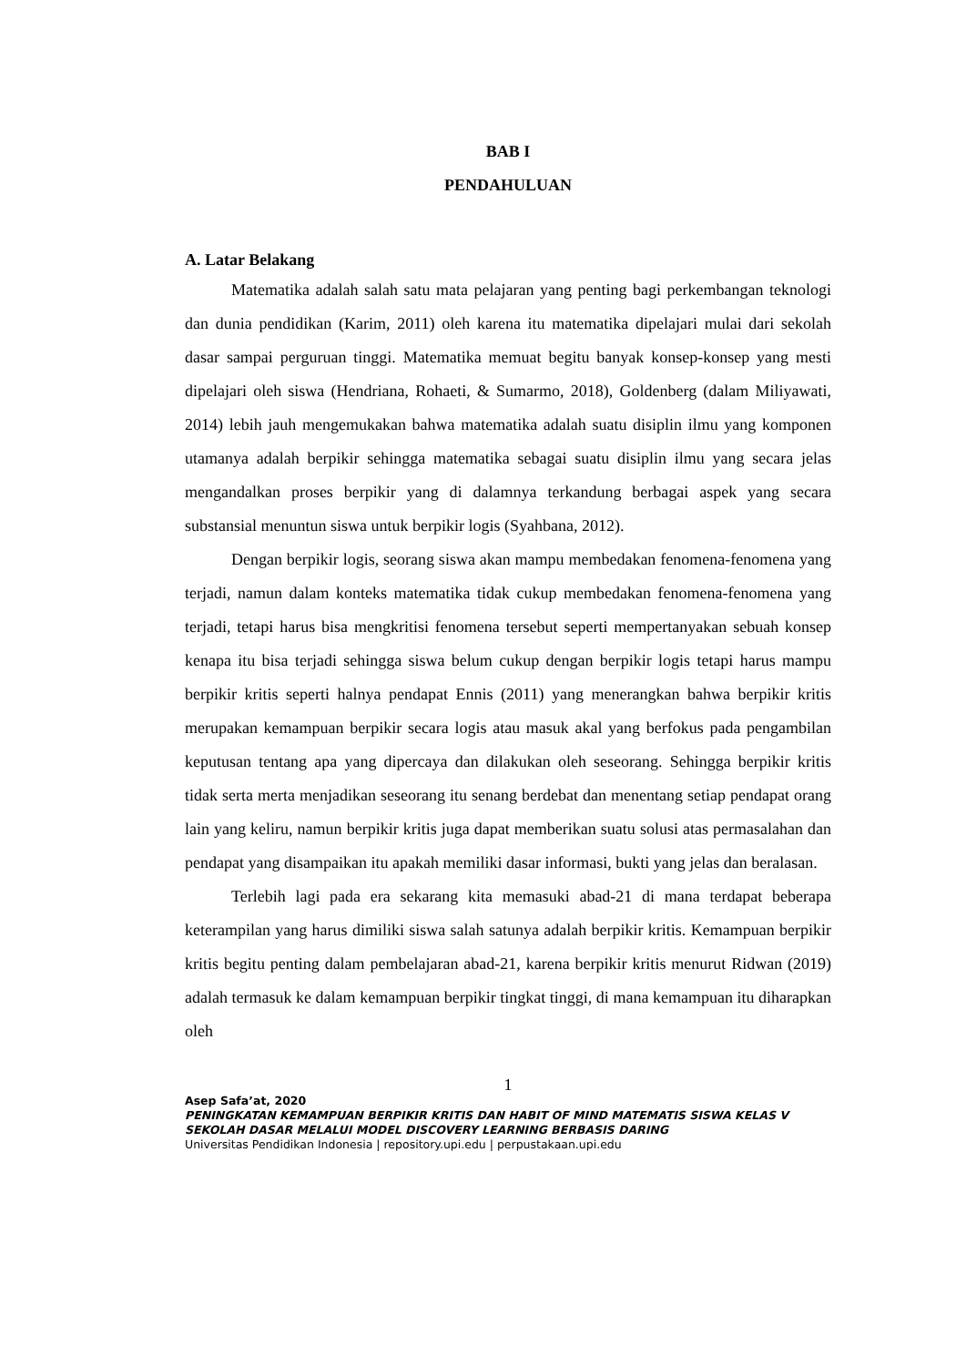BAB I
PENDAHULUAN
A. Latar Belakang
Matematika adalah salah satu mata pelajaran yang penting bagi perkembangan teknologi dan dunia pendidikan (Karim, 2011) oleh karena itu matematika dipelajari mulai dari sekolah dasar sampai perguruan tinggi. Matematika memuat begitu banyak konsep-konsep yang mesti dipelajari oleh siswa (Hendriana, Rohaeti, & Sumarmo, 2018), Goldenberg (dalam Miliyawati, 2014) lebih jauh mengemukakan bahwa matematika adalah suatu disiplin ilmu yang komponen utamanya adalah berpikir sehingga matematika sebagai suatu disiplin ilmu yang secara jelas mengandalkan proses berpikir yang di dalamnya terkandung berbagai aspek yang secara substansial menuntun siswa untuk berpikir logis (Syahbana, 2012).
Dengan berpikir logis, seorang siswa akan mampu membedakan fenomena-fenomena yang terjadi, namun dalam konteks matematika tidak cukup membedakan fenomena-fenomena yang terjadi, tetapi harus bisa mengkritisi fenomena tersebut seperti mempertanyakan sebuah konsep kenapa itu bisa terjadi sehingga siswa belum cukup dengan berpikir logis tetapi harus mampu berpikir kritis seperti halnya pendapat Ennis (2011) yang menerangkan bahwa berpikir kritis merupakan kemampuan berpikir secara logis atau masuk akal yang berfokus pada pengambilan keputusan tentang apa yang dipercaya dan dilakukan oleh seseorang. Sehingga berpikir kritis tidak serta merta menjadikan seseorang itu senang berdebat dan menentang setiap pendapat orang lain yang keliru, namun berpikir kritis juga dapat memberikan suatu solusi atas permasalahan dan pendapat yang disampaikan itu apakah memiliki dasar informasi, bukti yang jelas dan beralasan.
Terlebih lagi pada era sekarang kita memasuki abad-21 di mana terdapat beberapa keterampilan yang harus dimiliki siswa salah satunya adalah berpikir kritis. Kemampuan berpikir kritis begitu penting dalam pembelajaran abad-21, karena berpikir kritis menurut Ridwan (2019) adalah termasuk ke dalam kemampuan berpikir tingkat tinggi, di mana kemampuan itu diharapkan oleh
1
Asep Safa’at, 2020
PENINGKATAN KEMAMPUAN BERPIKIR KRITIS DAN HABIT OF MIND MATEMATIS SISWA KELAS V SEKOLAH DASAR MELALUI MODEL DISCOVERY LEARNING BERBASIS DARING
Universitas Pendidikan Indonesia | repository.upi.edu | perpustakaan.upi.edu